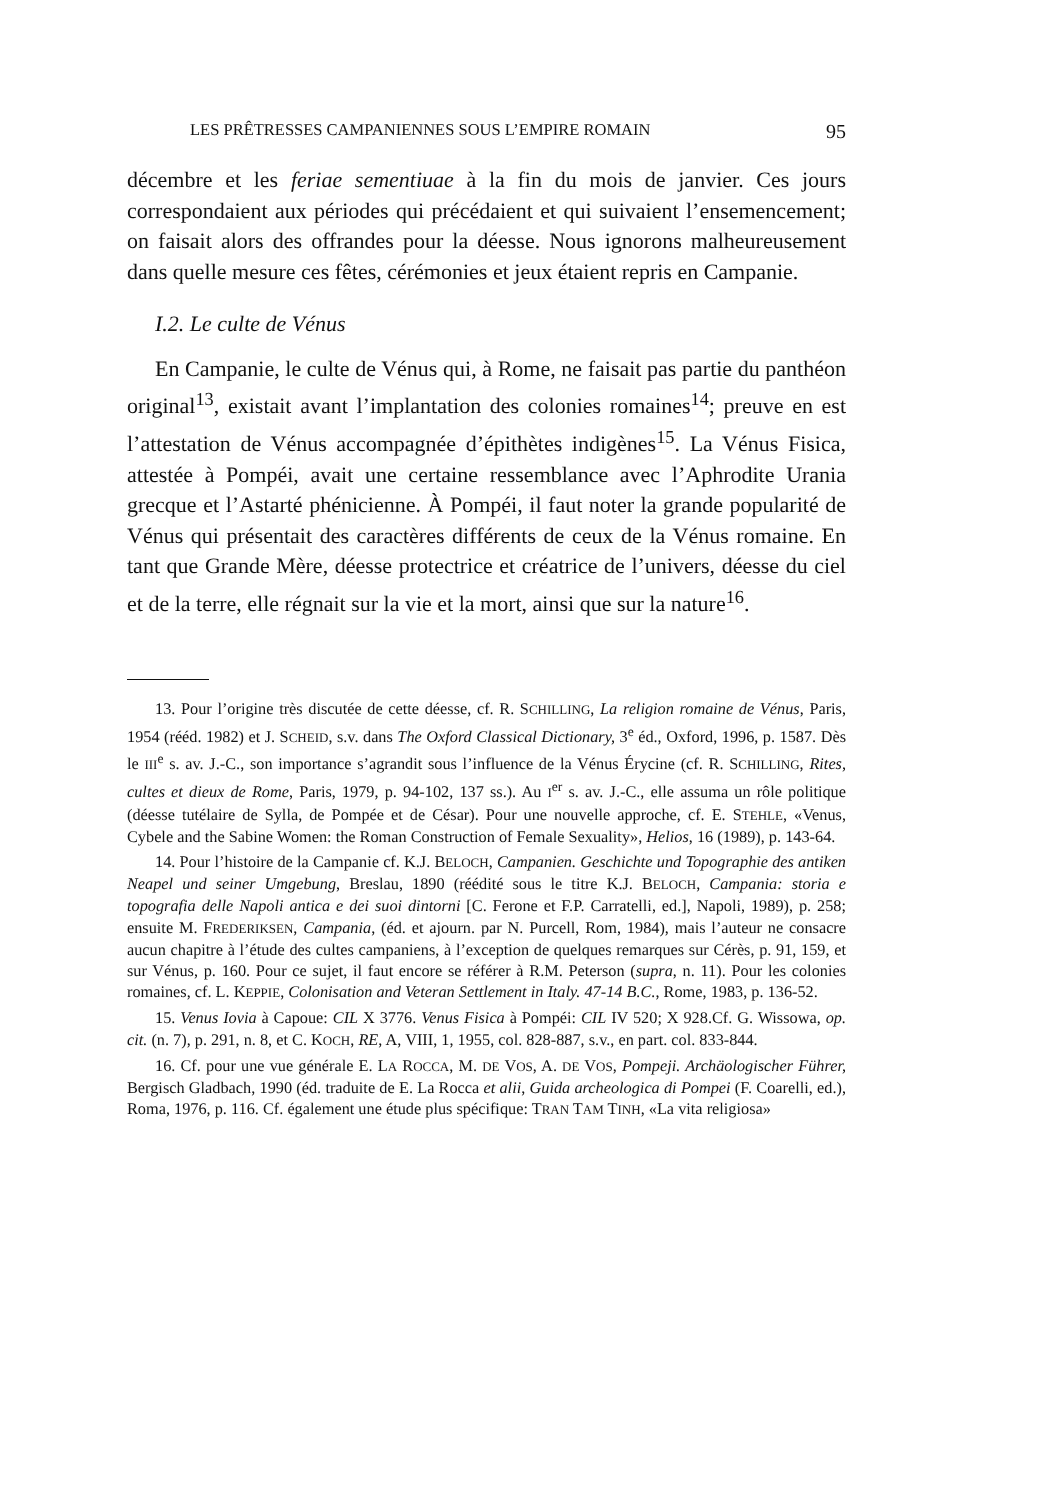LES PRÊTRESSES CAMPANIENNES SOUS L’EMPIRE ROMAIN 95
décembre et les feriae sementiuae à la fin du mois de janvier. Ces jours correspondaient aux périodes qui précédaient et qui suivaient l’ensemencement; on faisait alors des offrandes pour la déesse. Nous ignorons malheureusement dans quelle mesure ces fêtes, cérémonies et jeux étaient repris en Campanie.
I.2. Le culte de Vénus
En Campanie, le culte de Vénus qui, à Rome, ne faisait pas partie du panthéon original<sup>13</sup>, existait avant l’implantation des colonies romaines<sup>14</sup>; preuve en est l’attestation de Vénus accompagnée d’épithètes indigènes<sup>15</sup>. La Vénus Fisica, attestée à Pompéi, avait une certaine ressemblance avec l’Aphrodite Urania grecque et l’Astarté phénicienne. À Pompéi, il faut noter la grande popularité de Vénus qui présentait des caractères différents de ceux de la Vénus romaine. En tant que Grande Mère, déesse protectrice et créatrice de l’univers, déesse du ciel et de la terre, elle régnait sur la vie et la mort, ainsi que sur la nature<sup>16</sup>.
13. Pour l’origine très discutée de cette déesse, cf. R. SCHILLING, La religion romaine de Vénus, Paris, 1954 (rééd. 1982) et J. SCHEID, s.v. dans The Oxford Classical Dictionary, 3<sup>e</sup> éd., Oxford, 1996, p. 1587. Dès le III<sup>e</sup> s. av. J.-C., son importance s’agrandit sous l’influence de la Vénus Érycine (cf. R. SCHILLING, Rites, cultes et dieux de Rome, Paris, 1979, p. 94-102, 137 ss.). Au I<sup>er</sup> s. av. J.-C., elle assuma un rôle politique (déesse tutélaire de Sylla, de Pompée et de César). Pour une nouvelle approche, cf. E. STEHLE, «Venus, Cybele and the Sabine Women: the Roman Construction of Female Sexuality», Helios, 16 (1989), p. 143-64.
14. Pour l’histoire de la Campanie cf. K.J. BELOCH, Campanien. Geschichte und Topographie des antiken Neapel und seiner Umgebung, Breslau, 1890 (réédité sous le titre K.J. BELOCH, Campania: storia e topografia delle Napoli antica e dei suoi dintorni [C. Ferone et F.P. Carratelli, ed.], Napoli, 1989), p. 258; ensuite M. FREDERIKSEN, Campania, (éd. et ajourn. par N. Purcell, Rom, 1984), mais l’auteur ne consacre aucun chapitre à l’étude des cultes campaniens, à l’exception de quelques remarques sur Cérès, p. 91, 159, et sur Vénus, p. 160. Pour ce sujet, il faut encore se référer à R.M. Peterson (supra, n. 11). Pour les colonies romaines, cf. L. KEPPIE, Colonisation and Veteran Settlement in Italy. 47-14 B.C., Rome, 1983, p. 136-52.
15. Venus Iovia à Capoue: CIL X 3776. Venus Fisica à Pompéi: CIL IV 520; X 928.Cf. G. Wissowa, op. cit. (n. 7), p. 291, n. 8, et C. KOCH, RE, A, VIII, 1, 1955, col. 828-887, s.v., en part. col. 833-844.
16. Cf. pour une vue générale E. LA ROCCA, M. DE VOS, A. DE VOS, Pompeji. Archäologischer Führer, Bergisch Gladbach, 1990 (éd. traduite de E. La Rocca et alii, Guida archeologica di Pompei (F. Coarelli, ed.), Roma, 1976, p. 116. Cf. également une étude plus spécifique: TRAN TAM TINH, «La vita religiosa»